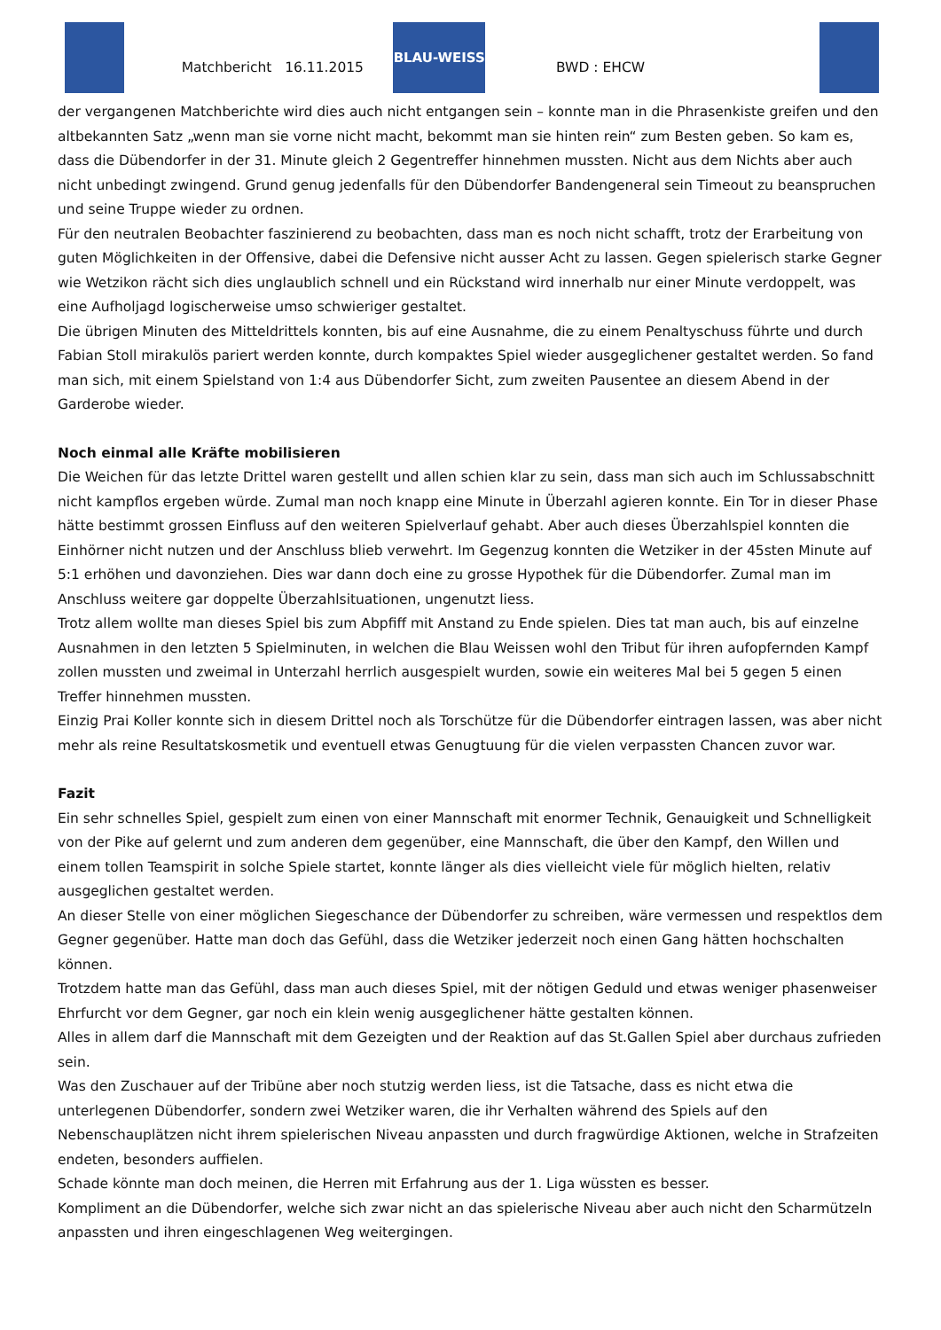Matchbericht 16.11.2015
BLAU-WEISS
BWD : EHCW
der vergangenen Matchberichte wird dies auch nicht entgangen sein – konnte man in die Phrasenkiste greifen und den altbekannten Satz „wenn man sie vorne nicht macht, bekommt man sie hinten rein“ zum Besten geben. So kam es, dass die Dübendorfer in der 31. Minute gleich 2 Gegentreffer hinnehmen mussten. Nicht aus dem Nichts aber auch nicht unbedingt zwingend. Grund genug jedenfalls für den Dübendorfer Bandengeneral sein Timeout zu beanspruchen und seine Truppe wieder zu ordnen.
Für den neutralen Beobachter faszinierend zu beobachten, dass man es noch nicht schafft, trotz der Erarbeitung von guten Möglichkeiten in der Offensive, dabei die Defensive nicht ausser Acht zu lassen. Gegen spielerisch starke Gegner wie Wetzikon rächt sich dies unglaublich schnell und ein Rückstand wird innerhalb nur einer Minute verdoppelt, was eine Aufholjagd logischerweise umso schwieriger gestaltet.
Die übrigen Minuten des Mitteldrittels konnten, bis auf eine Ausnahme, die zu einem Penaltyschuss führte und durch Fabian Stoll mirakulös pariert werden konnte, durch kompaktes Spiel wieder ausgeglichener gestaltet werden. So fand man sich, mit einem Spielstand von 1:4 aus Dübendorfer Sicht, zum zweiten Pausentee an diesem Abend in der Garderobe wieder.
Noch einmal alle Kräfte mobilisieren
Die Weichen für das letzte Drittel waren gestellt und allen schien klar zu sein, dass man sich auch im Schlussabschnitt nicht kampflos ergeben würde. Zumal man noch knapp eine Minute in Überzahl agieren konnte. Ein Tor in dieser Phase hätte bestimmt grossen Einfluss auf den weiteren Spielverlauf gehabt. Aber auch dieses Überzahlspiel konnten die Einhörner nicht nutzen und der Anschluss blieb verwehrt. Im Gegenzug konnten die Wetziker in der 45sten Minute auf 5:1 erhöhen und davonziehen. Dies war dann doch eine zu grosse Hypothek für die Dübendorfer. Zumal man im Anschluss weitere gar doppelte Überzahlsituationen, ungenutzt liess.
Trotz allem wollte man dieses Spiel bis zum Abpfiff mit Anstand zu Ende spielen. Dies tat man auch, bis auf einzelne Ausnahmen in den letzten 5 Spielminuten, in welchen die Blau Weissen wohl den Tribut für ihren aufopfernden Kampf zollen mussten und zweimal in Unterzahl herrlich ausgespielt wurden, sowie ein weiteres Mal bei 5 gegen 5 einen Treffer hinnehmen mussten.
Einzig Prai Koller konnte sich in diesem Drittel noch als Torschütze für die Dübendorfer eintragen lassen, was aber nicht mehr als reine Resultatskosmetik und eventuell etwas Genugtuung für die vielen verpassten Chancen zuvor war.
Fazit
Ein sehr schnelles Spiel, gespielt zum einen von einer Mannschaft mit enormer Technik, Genauigkeit und Schnelligkeit von der Pike auf gelernt und zum anderen dem gegenüber, eine Mannschaft, die über den Kampf, den Willen und einem tollen Teamspirit in solche Spiele startet, konnte länger als dies vielleicht viele für möglich hielten, relativ ausgeglichen gestaltet werden.
An dieser Stelle von einer möglichen Siegeschance der Dübendorfer zu schreiben, wäre vermessen und respektlos dem Gegner gegenüber. Hatte man doch das Gefühl, dass die Wetziker jederzeit noch einen Gang hätten hochschalten können.
Trotzdem hatte man das Gefühl, dass man auch dieses Spiel, mit der nötigen Geduld und etwas weniger phasenweiser Ehrfurcht vor dem Gegner, gar noch ein klein wenig ausgeglichener hätte gestalten können.
Alles in allem darf die Mannschaft mit dem Gezeigten und der Reaktion auf das St.Gallen Spiel aber durchaus zufrieden sein.
Was den Zuschauer auf der Tribüne aber noch stutzig werden liess, ist die Tatsache, dass es nicht etwa die unterlegenen Dübendorfer, sondern zwei Wetziker waren, die ihr Verhalten während des Spiels auf den Nebenschauplätzen nicht ihrem spielerischen Niveau anpassten und durch fragwürdige Aktionen, welche in Strafzeiten endeten, besonders auffielen.
Schade könnte man doch meinen, die Herren mit Erfahrung aus der 1. Liga wüssten es besser.
Kompliment an die Dübendorfer, welche sich zwar nicht an das spielerische Niveau aber auch nicht den Scharmützeln anpassten und ihren eingeschlagenen Weg weitergingen.